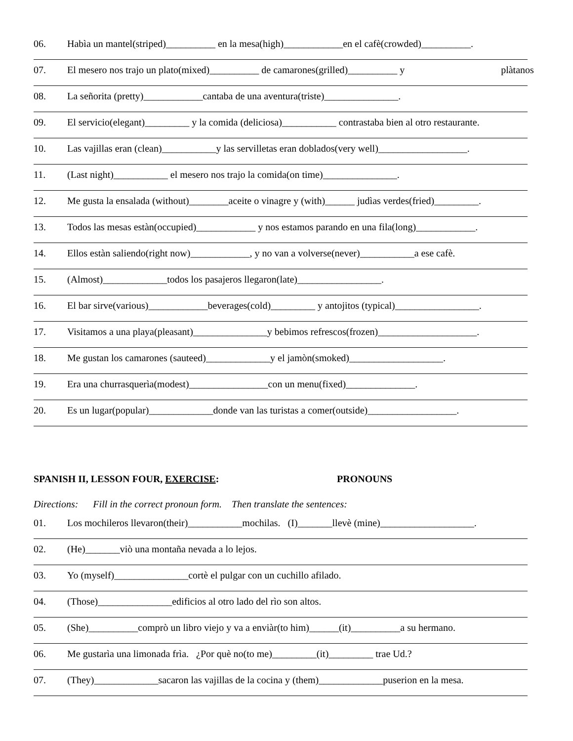06. Habìa un mantel(striped)__________ en la mesa(high)____________en el cafè(crowded)__________.
07. El mesero nos trajo un plato(mixed)__________ de camarones(grilled)__________ y plàtanos
08. La señorita (pretty)____________cantaba de una aventura(triste)_______________.
09. El servicio(elegant)_________ y la comida (deliciosa)___________ contrastaba bien al otro restaurante.
10. Las vajillas eran (clean)___________y las servilletas eran doblados(very well)__________________.
11. (Last night)___________ el mesero nos trajo la comida(on time)_______________.
12. Me gusta la ensalada (without)________aceite o vinagre y (with)______ judìas verdes(fried)_________.
13. Todos las mesas estàn(occupied)____________ y nos estamos parando en una fila(long)____________.
14. Ellos estàn saliendo(right now)____________, y no van a volverse(never)___________a ese cafè.
15. (Almost)_____________todos los pasajeros llegaron(late)_________________.
16. El bar sirve(various)____________beverages(cold)_________ y antojitos (typical)_________________.
17. Visitamos a una playa(pleasant)_______________y bebimos refrescos(frozen)____________________.
18. Me gustan los camarones (sauteed)_____________y el jamòn(smoked)___________________.
19. Era una churrasquerìa(modest)________________con un menu(fixed)______________.
20. Es un lugar(popular)_____________donde van las turistas a comer(outside)__________________.
SPANISH II, LESSON FOUR, EXERCISE: PRONOUNS
Directions: Fill in the correct pronoun form. Then translate the sentences:
01. Los mochileros llevaron(their)___________mochilas. (I)_______llevè (mine)___________________.
02. (He)_______viò una montaña nevada a lo lejos.
03. Yo (myself)_______________cortè el pulgar con un cuchillo afilado.
04. (Those)_______________edificios al otro lado del rìo son altos.
05. (She)__________comprò un libro viejo y va a enviàr(to him)______(it)__________a su hermano.
06. Me gustarìa una limonada frìa. ¿Por què no(to me)_________(it)_________ trae Ud.?
07. (They)_____________sacaron las vajillas de la cocina y (them)_____________puserion en la mesa.